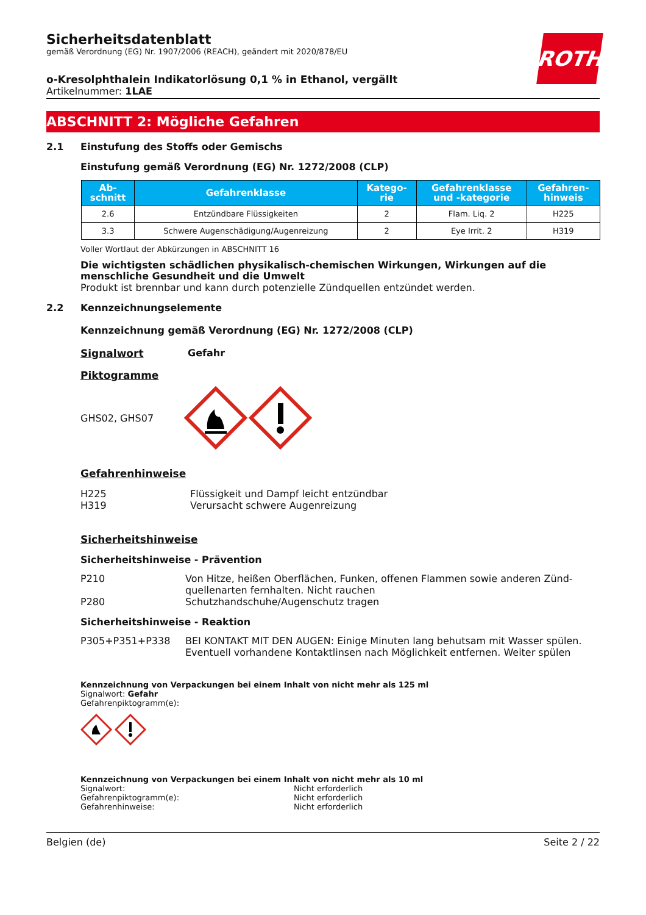ROTH
Sicherheitsdatenblatt
gemäß Verordnung (EG) Nr. 1907/2006 (REACH), geändert mit 2020/878/EU
o-Kresolphthalein Indikatorlösung 0,1 % in Ethanol, vergällt
Artikelnummer: 1LAE
ABSCHNITT 2: Mögliche Gefahren
2.1 Einstufung des Stoffs oder Gemischs
Einstufung gemäß Verordnung (EG) Nr. 1272/2008 (CLP)
| Ab- schnitt | Gefahrenklasse | Katego- rie | Gefahrenklasse und -kategorie | Gefahren- hinweis |
| --- | --- | --- | --- | --- |
| 2.6 | Entzündbare Flüssigkeiten | 2 | Flam. Liq. 2 | H225 |
| 3.3 | Schwere Augenschädigung/Augenreizung | 2 | Eye Irrit. 2 | H319 |
Voller Wortlaut der Abkürzungen in ABSCHNITT 16
Die wichtigsten schädlichen physikalisch-chemischen Wirkungen, Wirkungen auf die menschliche Gesundheit und die Umwelt
Produkt ist brennbar und kann durch potenzielle Zündquellen entzündet werden.
2.2 Kennzeichnungselemente
Kennzeichnung gemäß Verordnung (EG) Nr. 1272/2008 (CLP)
Signalwort Gefahr
Piktogramme
GHS02, GHS07
Gefahrenhinweise
H225 Flüssigkeit und Dampf leicht entzündbar
H319 Verursacht schwere Augenreizung
Sicherheitshinweise
Sicherheitshinweise - Prävention
P210 Von Hitze, heißen Oberflächen, Funken, offenen Flammen sowie anderen Zünd­quellenarten fernhalten. Nicht rauchen
P280 Schutzhandschuhe/Augenschutz tragen
Sicherheitshinweise - Reaktion
P305+P351+P338 BEI KONTAKT MIT DEN AUGEN: Einige Minuten lang behutsam mit Wasser spü­len. Eventuell vorhandene Kontaktlinsen nach Möglichkeit entfernen. Weiter spü­len
Kennzeichnung von Verpackungen bei einem Inhalt von nicht mehr als 125 ml
Signalwort: Gefahr
Gefahrenpiktogramm(e):
Kennzeichnung von Verpackungen bei einem Inhalt von nicht mehr als 10 ml
Signalwort: Nicht erforderlich
Gefahrenpiktogramm(e): Nicht erforderlich
Gefahrenhinweise: Nicht erforderlich
Belgien (de) Seite 2 / 22